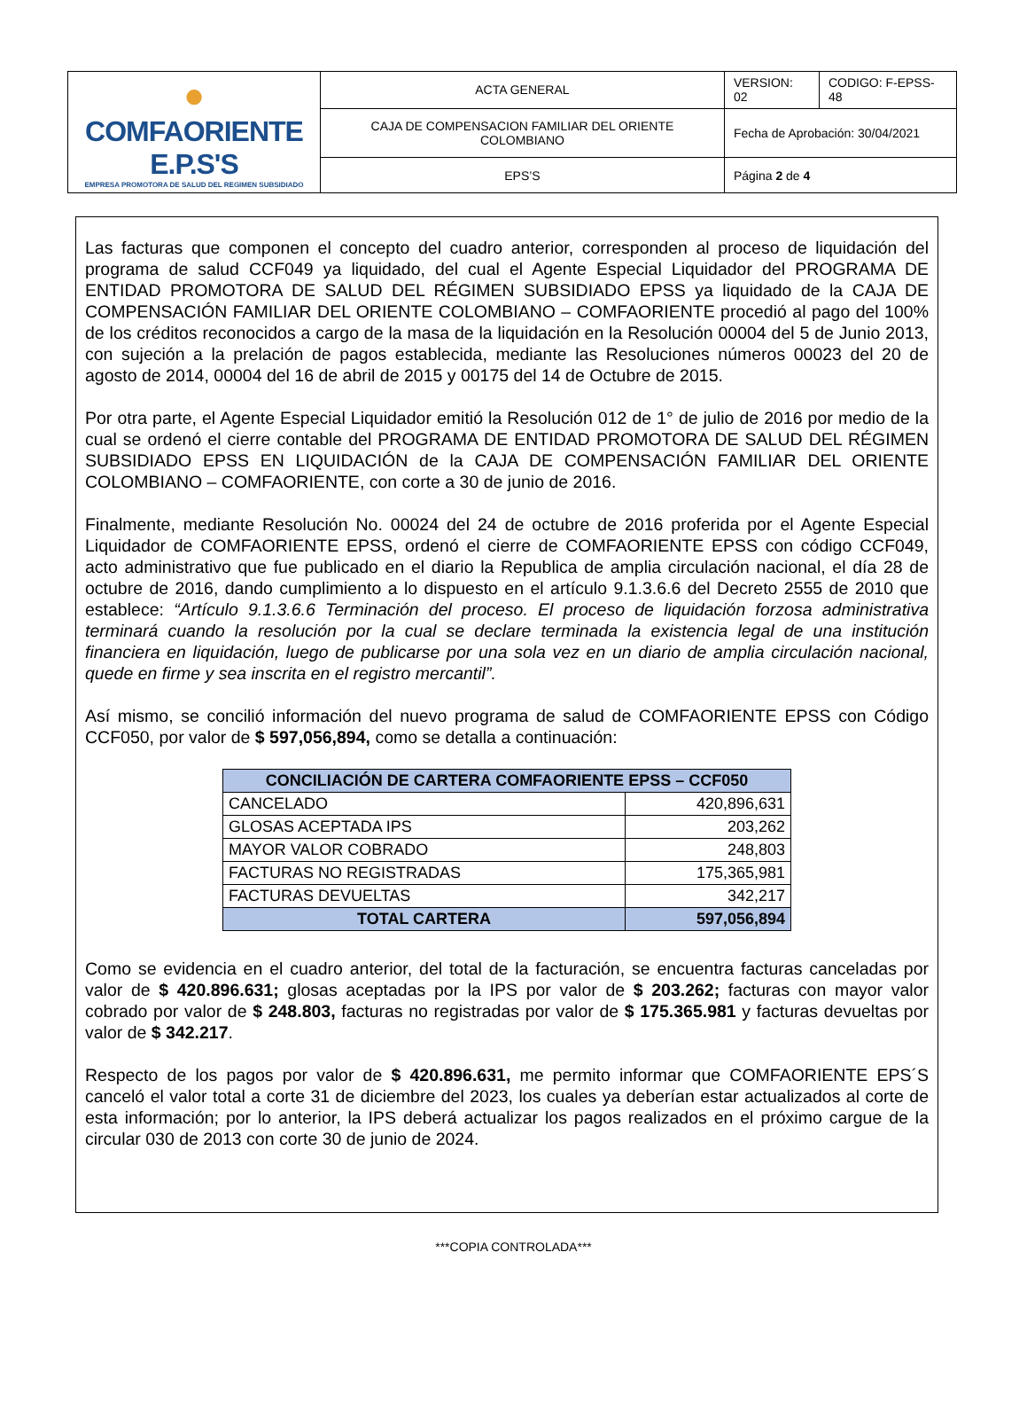| ● COMFAORIENTE E.P.S'S EMPRESA PROMOTORA DE SALUD DEL REGIMEN SUBSIDIADO | ACTA GENERAL | VERSION: 02 | CODIGO: F-EPSS-48 |
| | CAJA DE COMPENSACION FAMILIAR DEL ORIENTE COLOMBIANO | Fecha de Aprobación: 30/04/2021 | |
| | EPS’S | Página 2 de 4 | |
Las facturas que componen el concepto del cuadro anterior, corresponden al proceso de liquidación del programa de salud CCF049 ya liquidado, del cual el Agente Especial Liquidador del PROGRAMA DE ENTIDAD PROMOTORA DE SALUD DEL RÉGIMEN SUBSIDIADO EPSS ya liquidado de la CAJA DE COMPENSACIÓN FAMILIAR DEL ORIENTE COLOMBIANO – COMFAORIENTE procedió al pago del 100% de los créditos reconocidos a cargo de la masa de la liquidación en la Resolución 00004 del 5 de Junio 2013, con sujeción a la prelación de pagos establecida, mediante las Resoluciones números 00023 del 20 de agosto de 2014, 00004 del 16 de abril de 2015 y 00175 del 14 de Octubre de 2015.
Por otra parte, el Agente Especial Liquidador emitió la Resolución 012 de 1° de julio de 2016 por medio de la cual se ordenó el cierre contable del PROGRAMA DE ENTIDAD PROMOTORA DE SALUD DEL RÉGIMEN SUBSIDIADO EPSS EN LIQUIDACIÓN de la CAJA DE COMPENSACIÓN FAMILIAR DEL ORIENTE COLOMBIANO – COMFAORIENTE, con corte a 30 de junio de 2016.
Finalmente, mediante Resolución No. 00024 del 24 de octubre de 2016 proferida por el Agente Especial Liquidador de COMFAORIENTE EPSS, ordenó el cierre de COMFAORIENTE EPSS con código CCF049, acto administrativo que fue publicado en el diario la Republica de amplia circulación nacional, el día 28 de octubre de 2016, dando cumplimiento a lo dispuesto en el artículo 9.1.3.6.6 del Decreto 2555 de 2010 que establece: “Artículo 9.1.3.6.6 Terminación del proceso. El proceso de liquidación forzosa administrativa terminará cuando la resolución por la cual se declare terminada la existencia legal de una institución financiera en liquidación, luego de publicarse por una sola vez en un diario de amplia circulación nacional, quede en firme y sea inscrita en el registro mercantil”.
Así mismo, se concilió información del nuevo programa de salud de COMFAORIENTE EPSS con Código CCF050, por valor de $ 597,056,894, como se detalla a continuación:
| CONCILIACIÓN DE CARTERA COMFAORIENTE EPSS – CCF050 | |
| --- | --- |
| CANCELADO | 420,896,631 |
| GLOSAS ACEPTADA IPS | 203,262 |
| MAYOR VALOR COBRADO | 248,803 |
| FACTURAS NO REGISTRADAS | 175,365,981 |
| FACTURAS DEVUELTAS | 342,217 |
| TOTAL CARTERA | 597,056,894 |
Como se evidencia en el cuadro anterior, del total de la facturación, se encuentra facturas canceladas por valor de $ 420.896.631; glosas aceptadas por la IPS por valor de $ 203.262; facturas con mayor valor cobrado por valor de $ 248.803, facturas no registradas por valor de $ 175.365.981 y facturas devueltas por valor de $ 342.217.
Respecto de los pagos por valor de $ 420.896.631, me permito informar que COMFAORIENTE EPS´S canceló el valor total a corte 31 de diciembre del 2023, los cuales ya deberían estar actualizados al corte de esta información; por lo anterior, la IPS deberá actualizar los pagos realizados en el próximo cargue de la circular 030 de 2013 con corte 30 de junio de 2024.
***COPIA CONTROLADA***